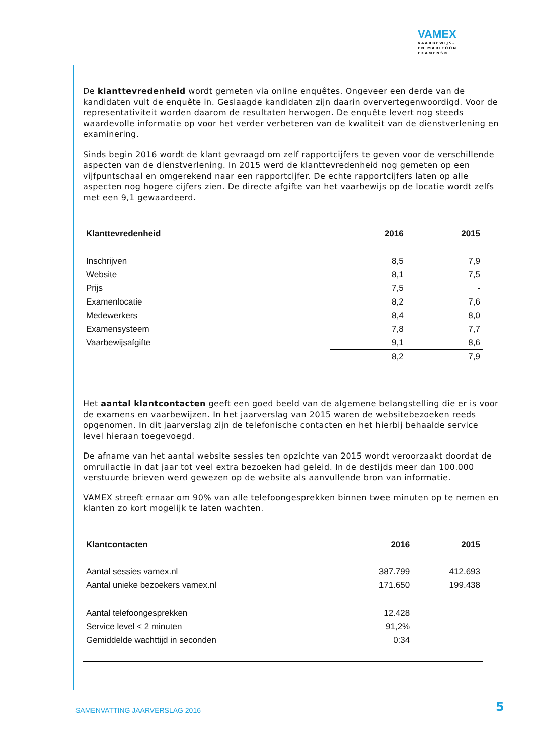VAMEX
VAARBEWIJS-
EN MARIFOON
EXAMENS®
De klanttevredenheid wordt gemeten via online enquêtes. Ongeveer een derde van de kandidaten vult de enquête in. Geslaagde kandidaten zijn daarin oververtegenwoordigd. Voor de representativiteit worden daarom de resultaten herwogen. De enquête levert nog steeds waardevolle informatie op voor het verder verbeteren van de kwaliteit van de dienstverlening en examinering.
Sinds begin 2016 wordt de klant gevraagd om zelf rapportcijfers te geven voor de verschillende aspecten van de dienstverlening. In 2015 werd de klanttevredenheid nog gemeten op een vijfpuntschaal en omgerekend naar een rapportcijfer. De echte rapportcijfers laten op alle aspecten nog hogere cijfers zien. De directe afgifte van het vaarbewijs op de locatie wordt zelfs met een 9,1 gewaardeerd.
| Klanttevredenheid | 2016 | 2015 |
| --- | --- | --- |
| Inschrijven | 8,5 | 7,9 |
| Website | 8,1 | 7,5 |
| Prijs | 7,5 | - |
| Examenlocatie | 8,2 | 7,6 |
| Medewerkers | 8,4 | 8,0 |
| Examensysteem | 7,8 | 7,7 |
| Vaarbewijsafgifte | 9,1 | 8,6 |
| | 8,2 | 7,9 |
Het aantal klantcontacten geeft een goed beeld van de algemene belangstelling die er is voor de examens en vaarbewijzen. In het jaarverslag van 2015 waren de websitebezoeken reeds opgenomen. In dit jaarverslag zijn de telefonische contacten en het hierbij behaalde service level hieraan toegevoegd.
De afname van het aantal website sessies ten opzichte van 2015 wordt veroorzaakt doordat de omruilactie in dat jaar tot veel extra bezoeken had geleid. In de destijds meer dan 100.000 verstuurde brieven werd gewezen op de website als aanvullende bron van informatie.
VAMEX streeft ernaar om 90% van alle telefoongesprekken binnen twee minuten op te nemen en klanten zo kort mogelijk te laten wachten.
| Klantcontacten | 2016 | 2015 |
| --- | --- | --- |
| Aantal sessies vamex.nl | 387.799 | 412.693 |
| Aantal unieke bezoekers vamex.nl | 171.650 | 199.438 |
| Aantal telefoongesprekken | 12.428 | |
| Service level < 2 minuten | 91,2% | |
| Gemiddelde wachttijd in seconden | 0:34 | |
SAMENVATTING JAARVERSLAG 2016 5